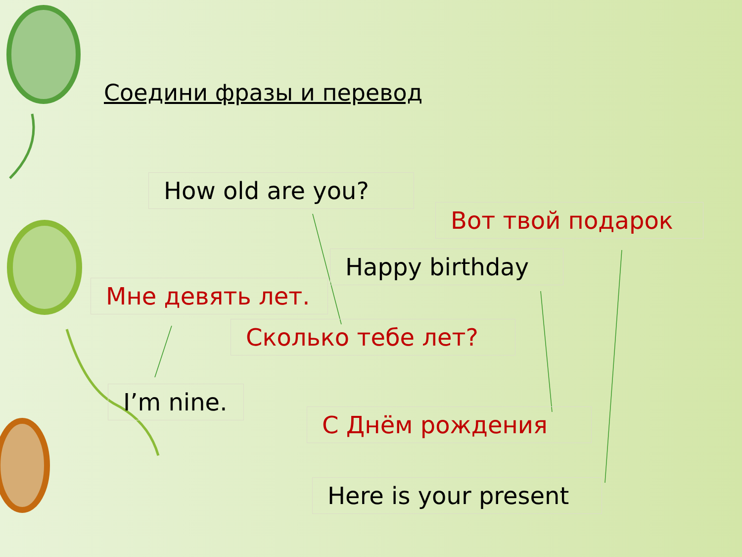Соедини фразы и перевод
How old are you?
Вот твой подарок
Happy birthday
Мне девять лет.
Сколько тебе лет?
I’m nine.
С Днём рождения
Here is your present